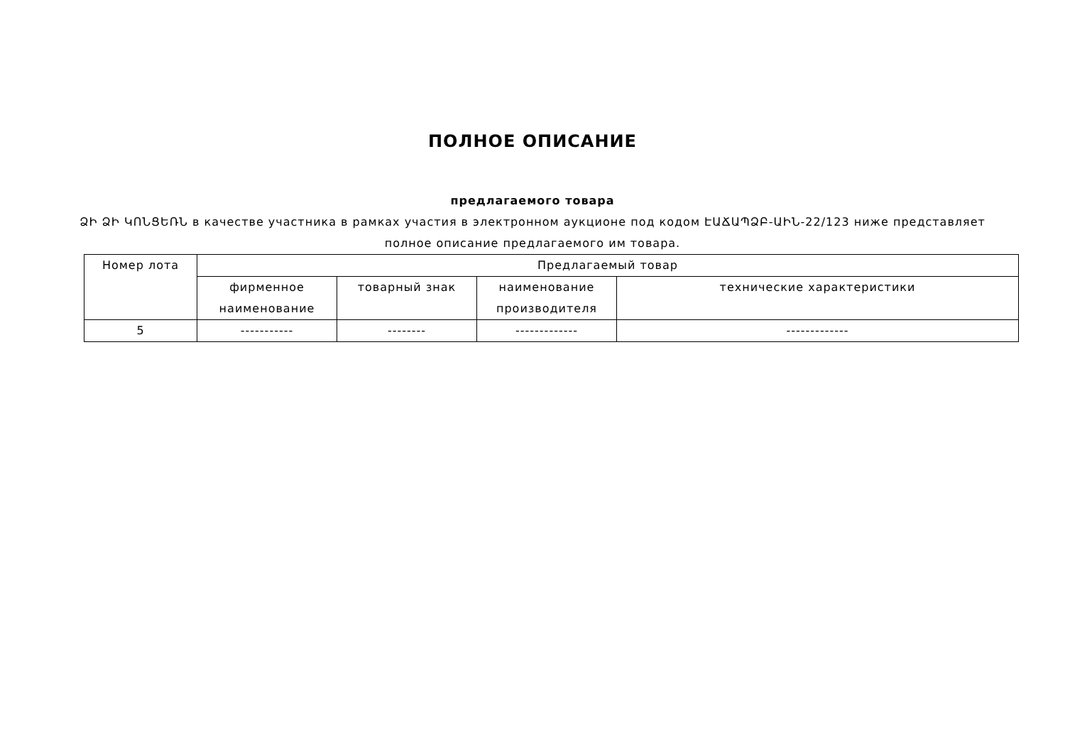ПОЛНОЕ ОПИСАНИЕ
предлагаемого товара
ՁԻ ՁԻ ԿՈՆՑԵՌՆ в качестве участника в рамках участия в электронном аукционе под кодом ԷԱՃԱՊՁԲ-ԱԻՆ-22/123 ниже представляет полное описание предлагаемого им товара.
| Номер лота | Предлагаемый товар | | | |
| --- | --- | --- | --- | --- |
| | фирменное наименование | товарный знак | наименование производителя | технические характеристики |
| 5 | ----------- | -------- | ------------- | ------------- |